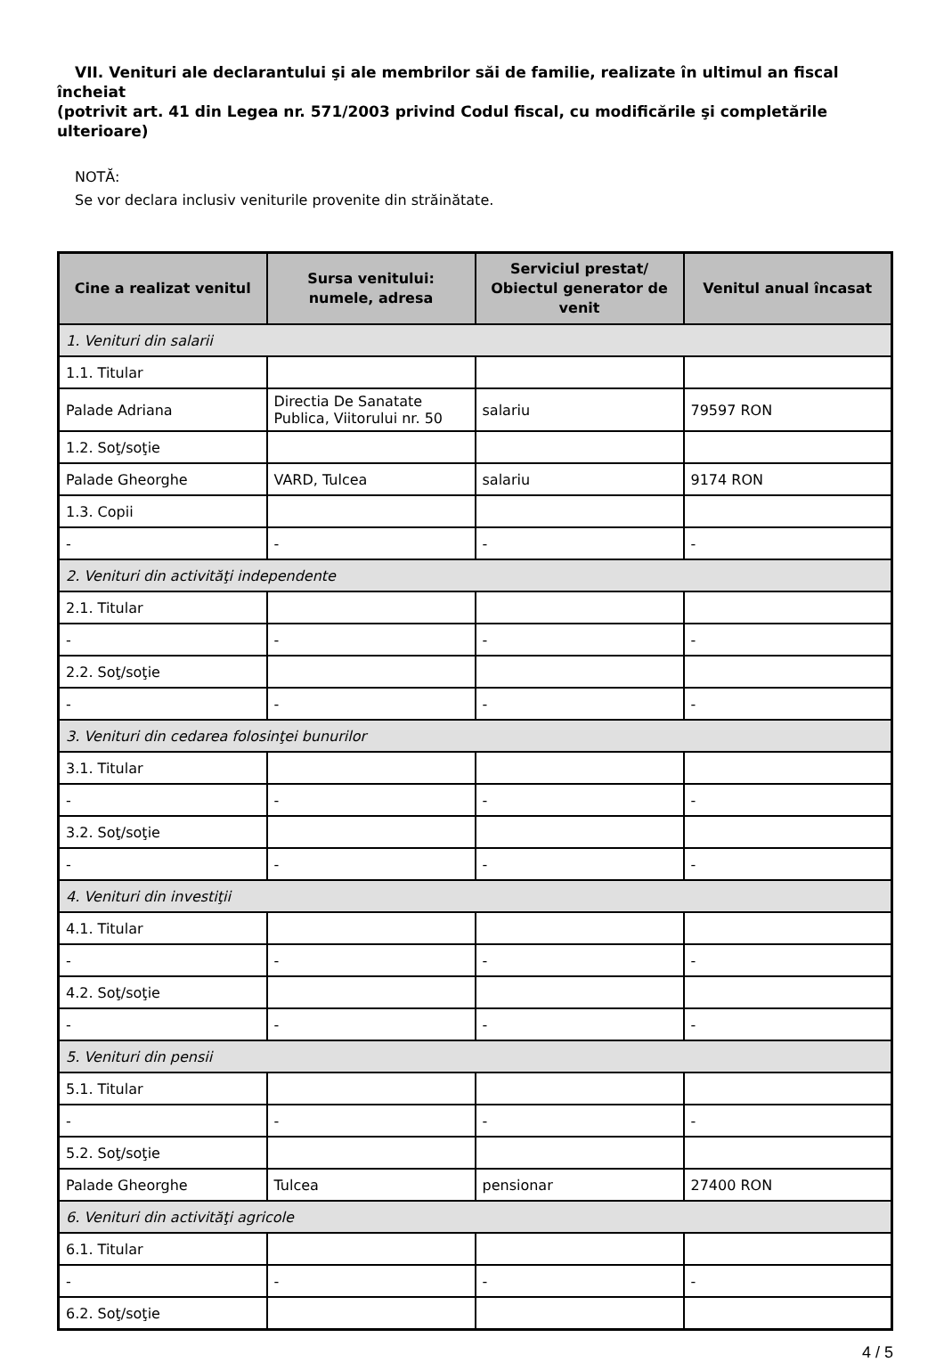VII. Venituri ale declarantului şi ale membrilor săi de familie, realizate în ultimul an fiscal încheiat
(potrivit art. 41 din Legea nr. 571/2003 privind Codul fiscal, cu modificările şi completările
ulterioare)
NOTĂ:
Se vor declara inclusiv veniturile provenite din străinătate.
| Cine a realizat venitul | Sursa venitului: numele, adresa | Serviciul prestat/ Obiectul generator de venit | Venitul anual încasat |
| --- | --- | --- | --- |
| 1. Venituri din salarii | | | |
| 1.1. Titular | | | |
| Palade Adriana | Directia De Sanatate Publica, Viitorului nr. 50 | salariu | 79597 RON |
| 1.2. Soţ/soţie | | | |
| Palade Gheorghe | VARD, Tulcea | salariu | 9174 RON |
| 1.3. Copii | | | |
| - | - | - | - |
| 2. Venituri din activităţi independente | | | |
| 2.1. Titular | | | |
| - | - | - | - |
| 2.2. Soţ/soţie | | | |
| - | - | - | - |
| 3. Venituri din cedarea folosinţei bunurilor | | | |
| 3.1. Titular | | | |
| - | - | - | - |
| 3.2. Soţ/soţie | | | |
| - | - | - | - |
| 4. Venituri din investiţii | | | |
| 4.1. Titular | | | |
| - | - | - | - |
| 4.2. Soţ/soţie | | | |
| - | - | - | - |
| 5. Venituri din pensii | | | |
| 5.1. Titular | | | |
| - | - | - | - |
| 5.2. Soţ/soţie | | | |
| Palade Gheorghe | Tulcea | pensionar | 27400 RON |
| 6. Venituri din activităţi agricole | | | |
| 6.1. Titular | | | |
| - | - | - | - |
| 6.2. Soţ/soţie | | | |
4 / 5